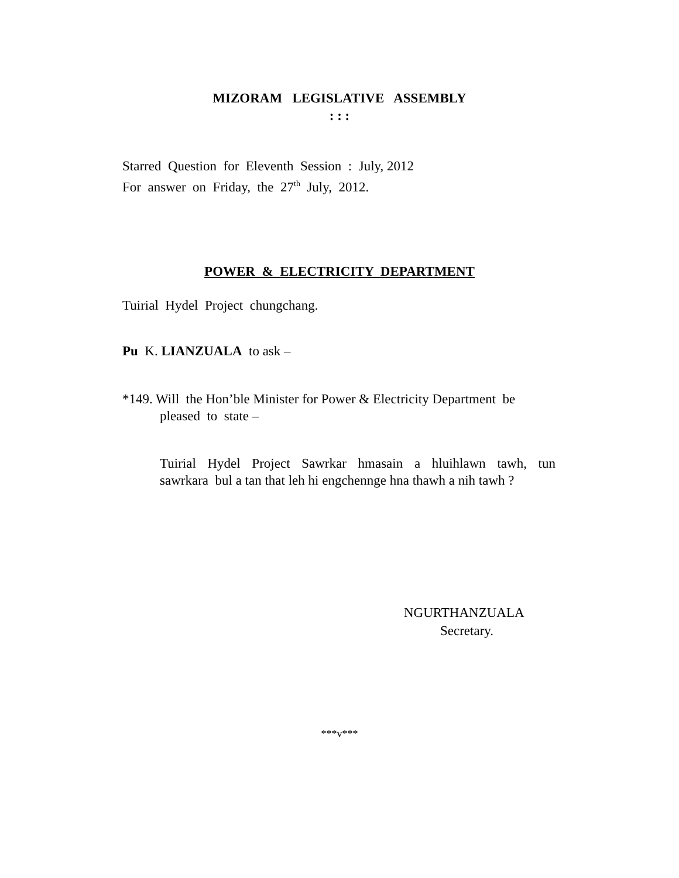MIZORAM LEGISLATIVE ASSEMBLY
: : :
Starred Question for Eleventh Session : July, 2012
For answer on Friday, the 27<sup>th</sup> July, 2012.
POWER & ELECTRICITY DEPARTMENT
Tuirial Hydel Project chungchang.
Pu K. LIANZUALA to ask –
*149. Will the Hon’ble Minister for Power & Electricity Department be
pleased to state –
Tuirial Hydel Project Sawrkar hmasain a hluihlawn tawh, tun
sawrkara bul a tan that leh hi engchennge hna thawh a nih tawh ?
NGURTHANZUALA
Secretary.
***v***